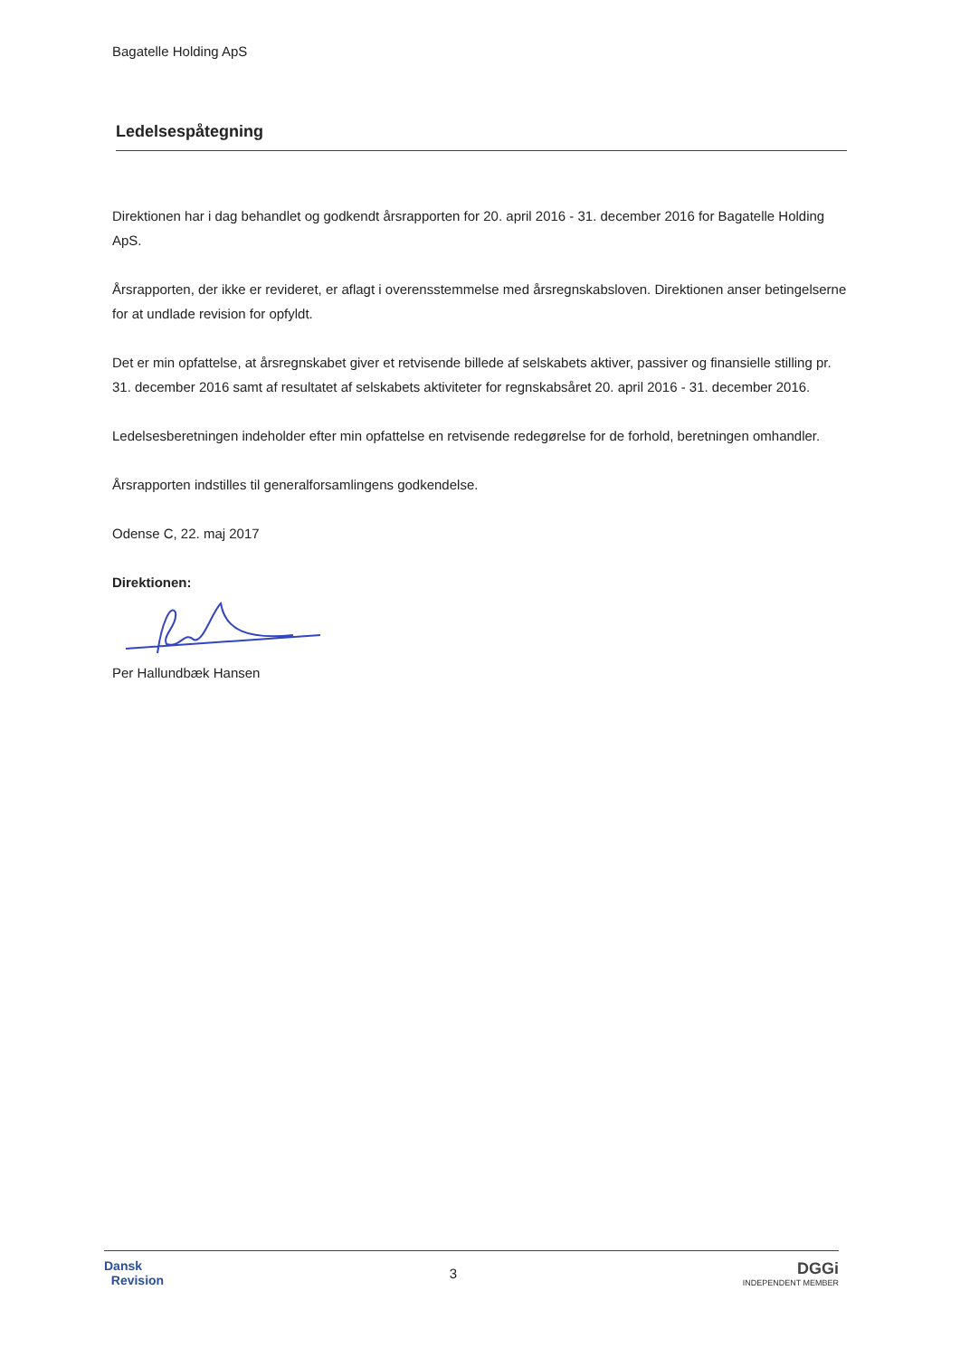Bagatelle Holding ApS
Ledelsespåtegning
Direktionen har i dag behandlet og godkendt årsrapporten for 20. april 2016 - 31. december 2016 for Bagatelle Holding ApS.
Årsrapporten, der ikke er revideret, er aflagt i overensstemmelse med årsregnskabsloven. Direktionen anser betingelserne for at undlade revision for opfyldt.
Det er min opfattelse, at årsregnskabet giver et retvisende billede af selskabets aktiver, passiver og finansielle stilling pr. 31. december 2016 samt af resultatet af selskabets aktiviteter for regnskabsåret 20. april 2016 - 31. december 2016.
Ledelsesberetningen indeholder efter min opfattelse en retvisende redegørelse for de forhold, beretningen omhandler.
Årsrapporten indstilles til generalforsamlingens godkendelse.
Odense C, 22. maj 2017
Direktionen:
Per Hallundbæk Hansen
Dansk
Revision
3
DGGi
INDEPENDENT MEMBER